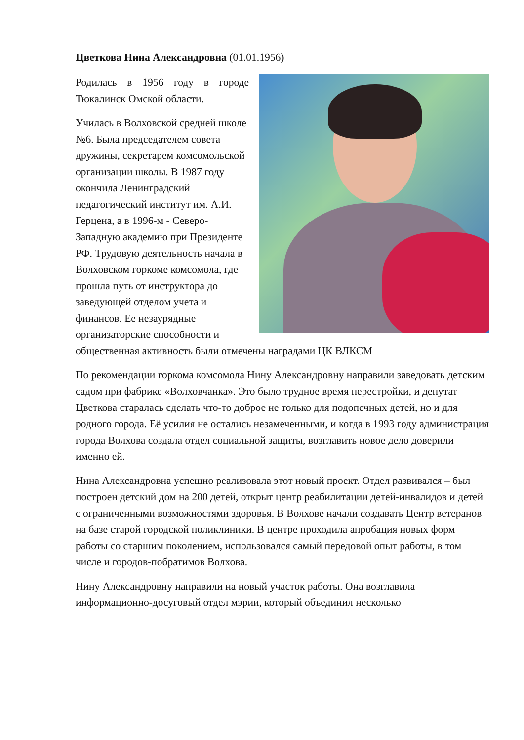Цветкова Нина Александровна (01.01.1956)
Родилась в 1956 году в городе Тюкалинск Омской области.
Училась в Волховской средней школе №6. Была председателем совета дружины, секретарем комсомольской организации школы. В 1987 году окончила Ленинградский педагогический институт им. А.И. Герцена, а в 1996-м - Северо-Западную академию при Президенте РФ. Трудовую деятельность начала в Волховском горкоме комсомола, где прошла путь от инструктора до заведующей отделом учета и финансов. Ее незаурядные организаторские способности и общественная активность были отмечены наградами ЦК ВЛКСМ
По рекомендации горкома комсомола Нину Александровну направили заведовать детским садом при фабрике «Волховчанка». Это было трудное время перестройки, и депутат Цветкова старалась сделать что-то доброе не только для подопечных детей, но и для родного города. Её усилия не остались незамеченными, и когда в 1993 году администрация города Волхова создала отдел социальной защиты, возглавить новое дело доверили именно ей.
Нина Александровна успешно реализовала этот новый проект. Отдел развивался – был построен детский дом на 200 детей, открыт центр реабилитации детей-инвалидов и детей с ограниченными возможностями здоровья. В Волхове начали создавать Центр ветеранов на базе старой городской поликлиники. В центре проходила апробация новых форм работы со старшим поколением, использовался самый передовой опыт работы, в том числе и городов-побратимов Волхова.
Нину Александровну направили на новый участок работы. Она возглавила информационно-досуговый отдел мэрии, который объединил несколько